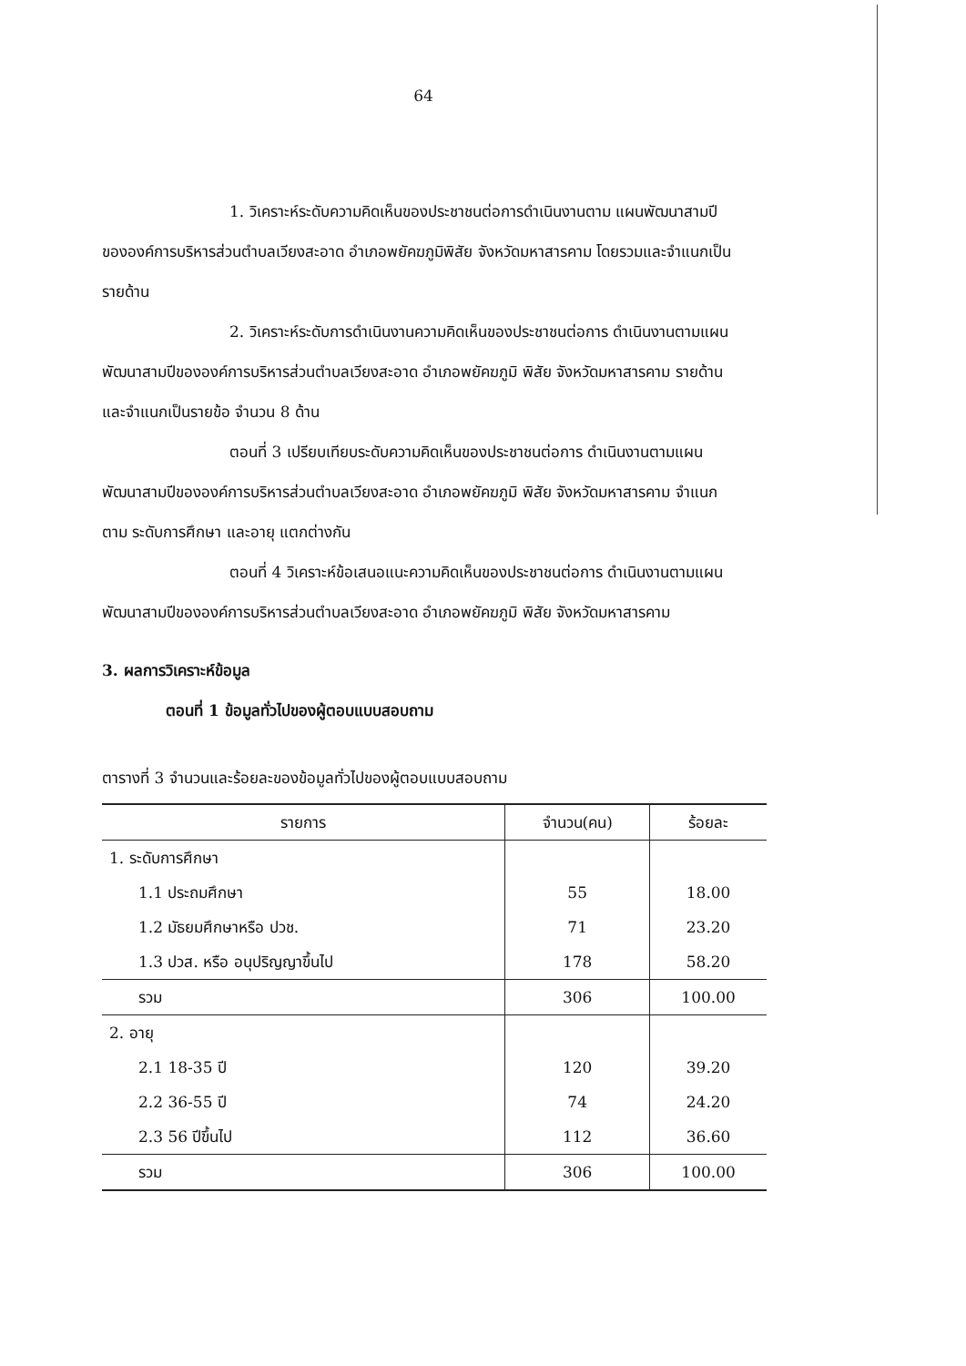64
1. วิเคราะห์ระดับความคิดเห็นของประชาชนต่อการดำเนินงานตาม แผนพัฒนาสามปีขององค์การบริหารส่วนตำบลเวียงสะอาด อำเภอพยัคฆภูมิพิสัย จังหวัดมหาสารคาม โดยรวมและจำแนกเป็นรายด้าน
2. วิเคราะห์ระดับการดำเนินงานความคิดเห็นของประชาชนต่อการ ดำเนินงานตามแผนพัฒนาสามปีขององค์การบริหารส่วนตำบลเวียงสะอาด อำเภอพยัคฆภูมิ พิสัย จังหวัดมหาสารคาม รายด้านและจำแนกเป็นรายข้อ จำนวน 8 ด้าน
ตอนที่ 3 เปรียบเทียบระดับความคิดเห็นของประชาชนต่อการ ดำเนินงานตามแผนพัฒนาสามปีขององค์การบริหารส่วนตำบลเวียงสะอาด อำเภอพยัคฆภูมิ พิสัย จังหวัดมหาสารคาม จำแนกตาม ระดับการศึกษา และอายุ แตกต่างกัน
ตอนที่ 4 วิเคราะห์ข้อเสนอแนะความคิดเห็นของประชาชนต่อการ ดำเนินงานตามแผนพัฒนาสามปีขององค์การบริหารส่วนตำบลเวียงสะอาด อำเภอพยัคฆภูมิ พิสัย จังหวัดมหาสารคาม
3. ผลการวิเคราะห์ข้อมูล
ตอนที่ 1 ข้อมูลทั่วไปของผู้ตอบแบบสอบถาม
ตารางที่ 3 จำนวนและร้อยละของข้อมูลทั่วไปของผู้ตอบแบบสอบถาม
| รายการ | จำนวน(คน) | ร้อยละ |
| --- | --- | --- |
| 1. ระดับการศึกษา | | |
| 1.1 ประถมศึกษา | 55 | 18.00 |
| 1.2 มัธยมศึกษาหรือ ปวช. | 71 | 23.20 |
| 1.3 ปวส. หรือ อนุปริญญาขึ้นไป | 178 | 58.20 |
| รวม | 306 | 100.00 |
| 2. อายุ | | |
| 2.1 18-35 ปี | 120 | 39.20 |
| 2.2 36-55 ปี | 74 | 24.20 |
| 2.3 56 ปีขึ้นไป | 112 | 36.60 |
| รวม | 306 | 100.00 |